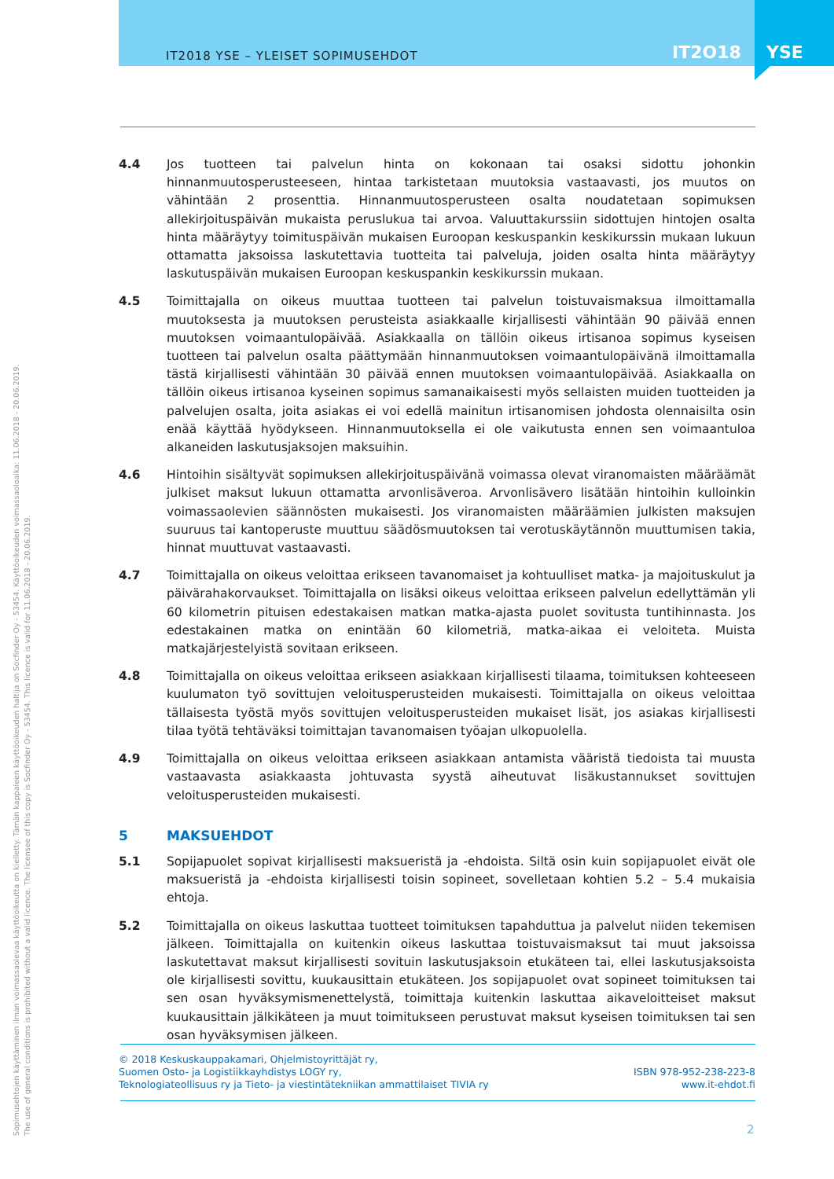IT2018 YSE – YLEISET SOPIMUSEHDOT
IT2O18 YSE
4.4 Jos tuotteen tai palvelun hinta on kokonaan tai osaksi sidottu johonkin hinnanmuutosperusteeseen, hintaa tarkistetaan muutoksia vastaavasti, jos muutos on vähintään 2 prosenttia. Hinnanmuutosperusteen osalta noudatetaan sopimuksen allekirjoituspäivän mukaista peruslukua tai arvoa. Valuuttakurssiin sidottujen hintojen osalta hinta määräytyy toimituspäivän mukaisen Euroopan keskuspankin keskikurssin mukaan lukuun ottamatta jaksoissa laskutettavia tuotteita tai palveluja, joiden osalta hinta määräytyy laskutuspäivän mukaisen Euroopan keskuspankin keskikurssin mukaan.
4.5 Toimittajalla on oikeus muuttaa tuotteen tai palvelun toistuvaismaksua ilmoittamalla muutoksesta ja muutoksen perusteista asiakkaalle kirjallisesti vähintään 90 päivää ennen muutoksen voimaantulopäivää. Asiakkaalla on tällöin oikeus irtisanoa sopimus kyseisen tuotteen tai palvelun osalta päättymään hinnanmuutoksen voimaantulopäivänä ilmoittamalla tästä kirjallisesti vähintään 30 päivää ennen muutoksen voimaantulopäivää. Asiakkaalla on tällöin oikeus irtisanoa kyseinen sopimus samanaikaisesti myös sellaisten muiden tuotteiden ja palvelujen osalta, joita asiakas ei voi edellä mainitun irtisanomisen johdosta olennaisilta osin enää käyttää hyödykseen. Hinnanmuutoksella ei ole vaikutusta ennen sen voimaantuloa alkaneiden laskutusjaksojen maksuihin.
4.6 Hintoihin sisältyvät sopimuksen allekirjoituspäivänä voimassa olevat viranomaisten määräämät julkiset maksut lukuun ottamatta arvonlisäveroa. Arvonlisävero lisätään hintoihin kulloinkin voimassaolevien säännösten mukaisesti. Jos viranomaisten määräämien julkisten maksujen suuruus tai kantoperuste muuttuu säädösmuutoksen tai verotuskäytännön muuttumisen takia, hinnat muuttuvat vastaavasti.
4.7 Toimittajalla on oikeus veloittaa erikseen tavanomaiset ja kohtuulliset matka- ja majoituskulut ja päivärahakorvaukset. Toimittajalla on lisäksi oikeus veloittaa erikseen palvelun edellyttämän yli 60 kilometrin pituisen edestakaisen matkan matka-ajasta puolet sovitusta tuntihinnasta. Jos edestakainen matka on enintään 60 kilometriä, matka-aikaa ei veloiteta. Muista matkajärjestelyistä sovitaan erikseen.
4.8 Toimittajalla on oikeus veloittaa erikseen asiakkaan kirjallisesti tilaama, toimituksen kohteeseen kuulumaton työ sovittujen veloitusperusteiden mukaisesti. Toimittajalla on oikeus veloittaa tällaisesta työstä myös sovittujen veloitusperusteiden mukaiset lisät, jos asiakas kirjallisesti tilaa työtä tehtäväksi toimittajan tavanomaisen työajan ulkopuolella.
4.9 Toimittajalla on oikeus veloittaa erikseen asiakkaan antamista vääristä tiedoista tai muusta vastaavasta asiakkaasta johtuvasta syystä aiheutuvat lisäkustannukset sovittujen veloitusperusteiden mukaisesti.
5 MAKSUEHDOT
5.1 Sopijapuolet sopivat kirjallisesti maksueristä ja -ehdoista. Siltä osin kuin sopijapuolet eivät ole maksueristä ja -ehdoista kirjallisesti toisin sopineet, sovelletaan kohtien 5.2 – 5.4 mukaisia ehtoja.
5.2 Toimittajalla on oikeus laskuttaa tuotteet toimituksen tapahduttua ja palvelut niiden tekemisen jälkeen. Toimittajalla on kuitenkin oikeus laskuttaa toistuvaismaksut tai muut jaksoissa laskutettavat maksut kirjallisesti sovituin laskutusjaksoin etukäteen tai, ellei laskutusjaksoista ole kirjallisesti sovittu, kuukausittain etukäteen. Jos sopijapuolet ovat sopineet toimituksen tai sen osan hyväksymismenettelystä, toimittaja kuitenkin laskuttaa aikaveloitteiset maksut kuukausittain jälkikäteen ja muut toimitukseen perustuvat maksut kyseisen toimituksen tai sen osan hyväksymisen jälkeen.
Sopimusehtojen käyttäminen ilman voimassaolevaa käyttöoikeutta on kielletty. Tämän kappaleen käyttöoikeuden haltija on Socfinder Oy - 53454. Käyttöoikeuden voimassaoloaika: 11.06.2018 - 20.06.2019.
The use of general conditions is prohibited without a valid licence. The licensee of this copy is Socfinder Oy - 53454. This licence is valid for 11.06.2018 - 20.06.2019.
© 2018 Keskuskauppakamari, Ohjelmistoyrittäjät ry,
Suomen Osto- ja Logistiikkayhdistys LOGY ry,
Teknologiateollisuus ry ja Tieto- ja viestintätekniikan ammattilaiset TIVIA ry
ISBN 978-952-238-223-8
www.it-ehdot.fi
2